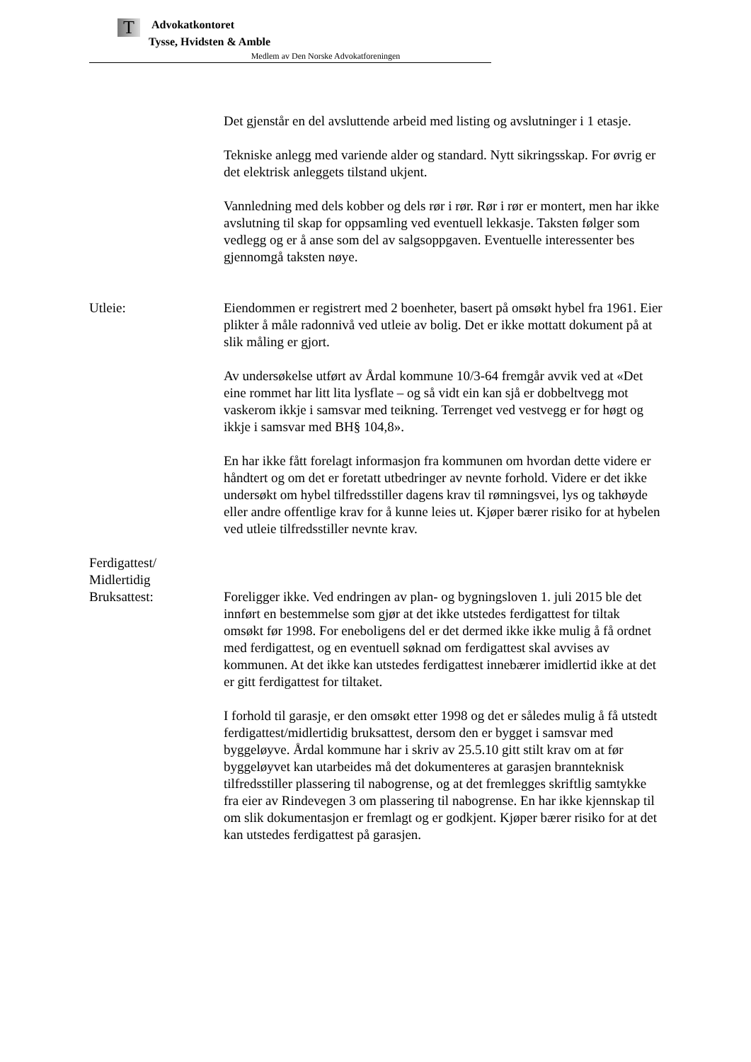T
Advokatkontoret
Tysse, Hvidsten & Amble
Medlem av Den Norske Advokatforeningen
Det gjenstår en del avsluttende arbeid med listing og avslutninger i 1 etasje.
Tekniske anlegg med variende alder og standard. Nytt sikringsskap. For øvrig er det elektrisk anleggets tilstand ukjent.
Vannledning med dels kobber og dels rør i rør. Rør i rør er montert, men har ikke avslutning til skap for oppsamling ved eventuell lekkasje. Taksten følger som vedlegg og er å anse som del av salgsoppgaven. Eventuelle interessenter bes gjennomgå taksten nøye.
Utleie: Eiendommen er registrert med 2 boenheter, basert på omsøkt hybel fra 1961. Eier plikter å måle radonnivå ved utleie av bolig. Det er ikke mottatt dokument på at slik måling er gjort.
Av undersøkelse utført av Årdal kommune 10/3-64 fremgår avvik ved at «Det eine rommet har litt lita lysflate – og så vidt ein kan sjå er dobbeltvegg mot vaskerom ikkje i samsvar med teikning. Terrenget ved vestvegg er for høgt og ikkje i samsvar med BH§ 104,8».
En har ikke fått forelagt informasjon fra kommunen om hvordan dette videre er håndtert og om det er foretatt utbedringer av nevnte forhold. Videre er det ikke undersøkt om hybel tilfredsstiller dagens krav til rømningsvei, lys og takhøyde eller andre offentlige krav for å kunne leies ut. Kjøper bærer risiko for at hybelen ved utleie tilfredsstiller nevnte krav.
Ferdigattest/
Midlertidig
Bruksattest:
Foreligger ikke. Ved endringen av plan- og bygningsloven 1. juli 2015 ble det innført en bestemmelse som gjør at det ikke utstedes ferdigattest for tiltak omsøkt før 1998. For eneboligens del er det dermed ikke ikke mulig å få ordnet med ferdigattest, og en eventuell søknad om ferdigattest skal avvises av kommunen. At det ikke kan utstedes ferdigattest innebærer imidlertid ikke at det er gitt ferdigattest for tiltaket.
I forhold til garasje, er den omsøkt etter 1998 og det er således mulig å få utstedt ferdigattest/midlertidig bruksattest, dersom den er bygget i samsvar med byggeløyve. Årdal kommune har i skriv av 25.5.10 gitt stilt krav om at før byggeløyvet kan utarbeides må det dokumenteres at garasjen brannteknisk tilfredsstiller plassering til nabogrense, og at det fremlegges skriftlig samtykke fra eier av Rindevegen 3 om plassering til nabogrense. En har ikke kjennskap til om slik dokumentasjon er fremlagt og er godkjent. Kjøper bærer risiko for at det kan utstedes ferdigattest på garasjen.